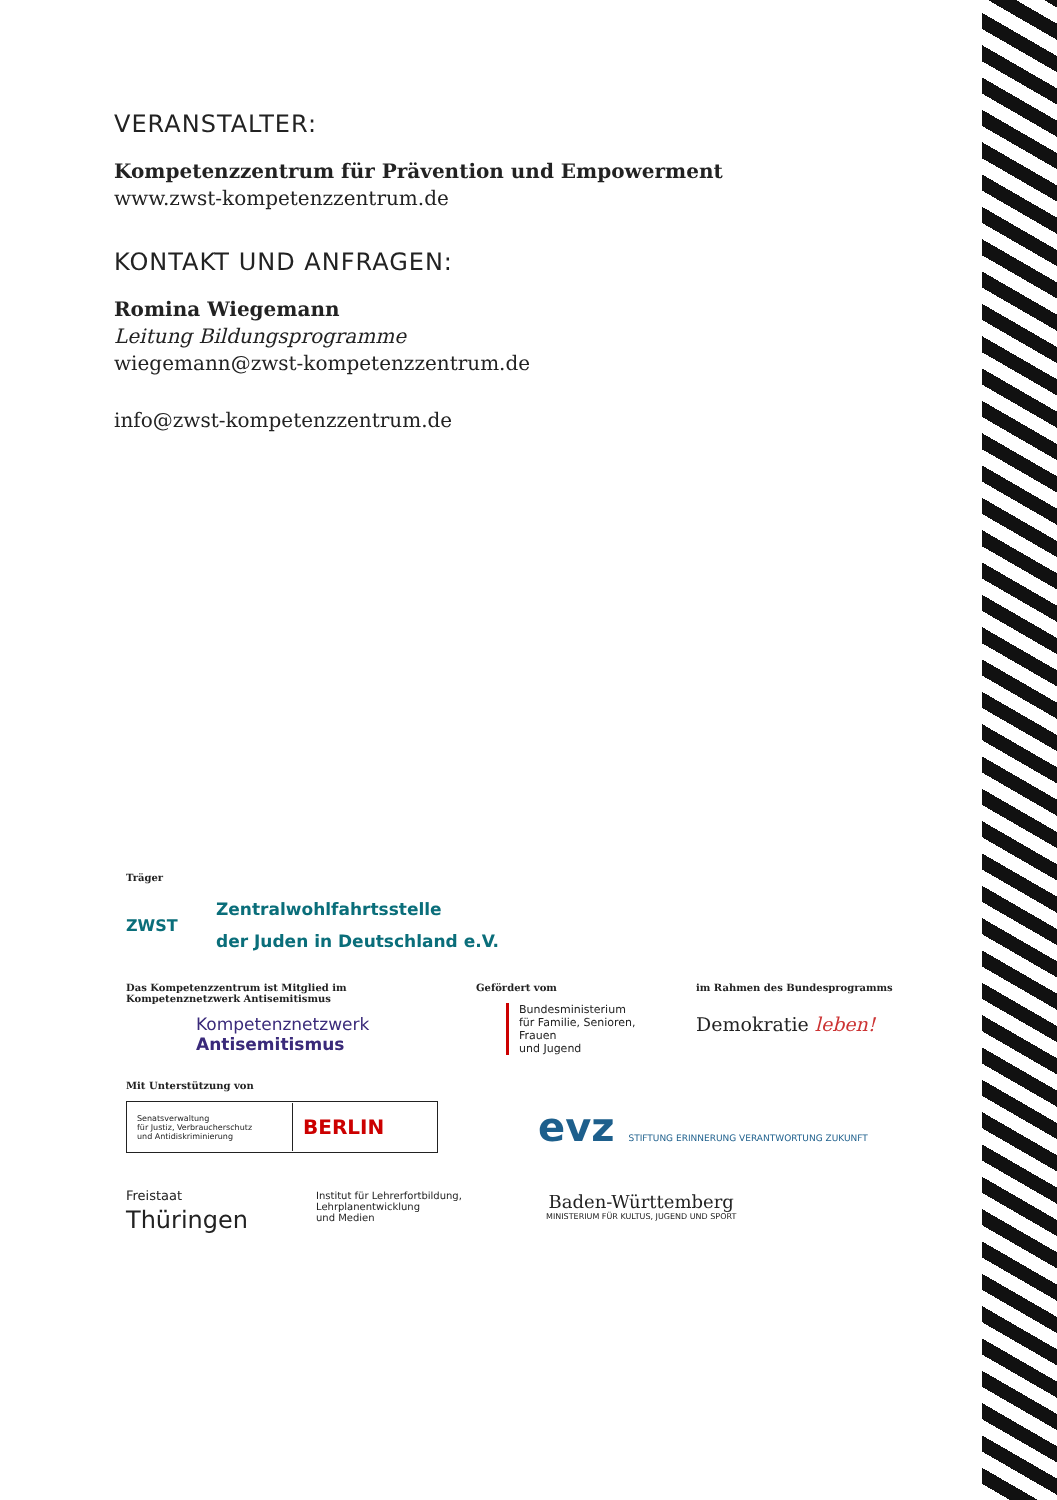VERANSTALTER:
Kompetenzzentrum für Prävention und Empowerment
www.zwst-kompetenzzentrum.de
KONTAKT UND ANFRAGEN:
Romina Wiegemann
Leitung Bildungsprogramme
wiegemann@zwst-kompetenzzentrum.de
info@zwst-kompetenzzentrum.de
Träger
ZWST
Zentralwohlfahrtsstelle
der Juden in Deutschland e.V.
Das Kompetenzzentrum ist Mitglied im
Kompetenznetzwerk Antisemitismus
Kompetenznetzwerk
Antisemitismus
Gefördert vom
Bundesministerium
für Familie, Senioren, Frauen
und Jugend
im Rahmen des Bundesprogramms
Demokratie leben!
Mit Unterstützung von
Senatsverwaltung
für Justiz, Verbraucherschutz
und Antidiskriminierung
BERLIN
evz STIFTUNG ERINNERUNG VERANTWORTUNG ZUKUNFT
Freistaat
Thüringen
Institut für Lehrerfortbildung,
Lehrplanentwicklung
und Medien
Baden-Württemberg
MINISTERIUM FÜR KULTUS, JUGEND UND SPORT